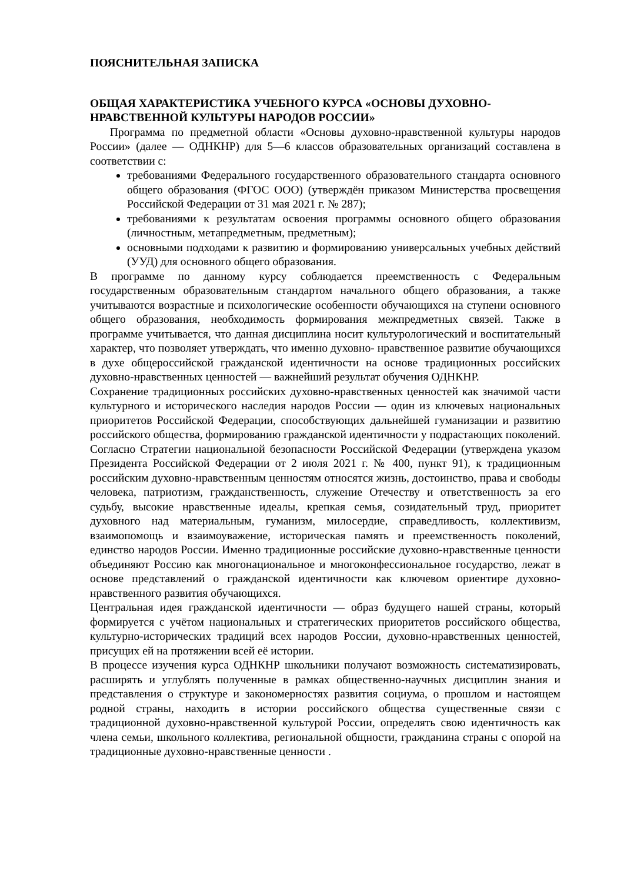ПОЯСНИТЕЛЬНАЯ ЗАПИСКА
ОБЩАЯ ХАРАКТЕРИСТИКА УЧЕБНОГО КУРСА «ОСНОВЫ ДУХОВНО-НРАВСТВЕННОЙ КУЛЬТУРЫ НАРОДОВ РОССИИ»
Программа по предметной области «Основы духовно-нравственной культуры народов России» (далее — ОДНКНР) для 5—6 классов образовательных организаций составлена в соответствии с:
требованиями Федерального государственного образовательного стандарта основного общего образования (ФГОС ООО) (утверждён приказом Министерства просвещения Российской Федерации от 31 мая 2021 г. № 287);
требованиями к результатам освоения программы основного общего образования (личностным, метапредметным, предметным);
основными подходами к развитию и формированию универсальных учебных действий (УУД) для основного общего образования.
В программе по данному курсу соблюдается преемственность с Федеральным государственным образовательным стандартом начального общего образования, а также учитываются возрастные и психологические особенности обучающихся на ступени основного общего образования, необходимость формирования межпредметных связей. Также в программе учитывается, что данная дисциплина носит культурологический и воспитательный характер, что позволяет утверждать, что именно духовно- нравственное развитие обучающихся в духе общероссийской гражданской идентичности на основе традиционных российских духовно-нравственных ценностей — важнейший результат обучения ОДНКНР.
Сохранение традиционных российских духовно-нравственных ценностей как значимой части культурного и исторического наследия народов России — один из ключевых национальных приоритетов Российской Федерации, способствующих дальнейшей гуманизации и развитию российского общества, формированию гражданской идентичности у подрастающих поколений.
Согласно Стратегии национальной безопасности Российской Федерации (утверждена указом Президента Российской Федерации от 2 июля 2021 г. № 400, пункт 91), к традиционным российским духовно-нравственным ценностям относятся жизнь, достоинство, права и свободы человека, патриотизм, гражданственность, служение Отечеству и ответственность за его судьбу, высокие нравственные идеалы, крепкая семья, созидательный труд, приоритет духовного над материальным, гуманизм, милосердие, справедливость, коллективизм, взаимопомощь и взаимоуважение, историческая память и преемственность поколений, единство народов России. Именно традиционные российские духовно-нравственные ценности объединяют Россию как многонациональное и многоконфессиональное государство, лежат в основе представлений о гражданской идентичности как ключевом ориентире духовно-нравственного развития обучающихся.
Центральная идея гражданской идентичности — образ будущего нашей страны, который формируется с учётом национальных и стратегических приоритетов российского общества, культурно-исторических традиций всех народов России, духовно-нравственных ценностей, присущих ей на протяжении всей её истории.
В процессе изучения курса ОДНКНР школьники получают возможность систематизировать, расширять и углублять полученные в рамках общественно-научных дисциплин знания и представления о структуре и закономерностях развития социума, о прошлом и настоящем родной страны, находить в истории российского общества существенные связи с традиционной духовно-нравственной культурой России, определять свою идентичность как члена семьи, школьного коллектива, региональной общности, гражданина страны с опорой на традиционные духовно-нравственные ценности .